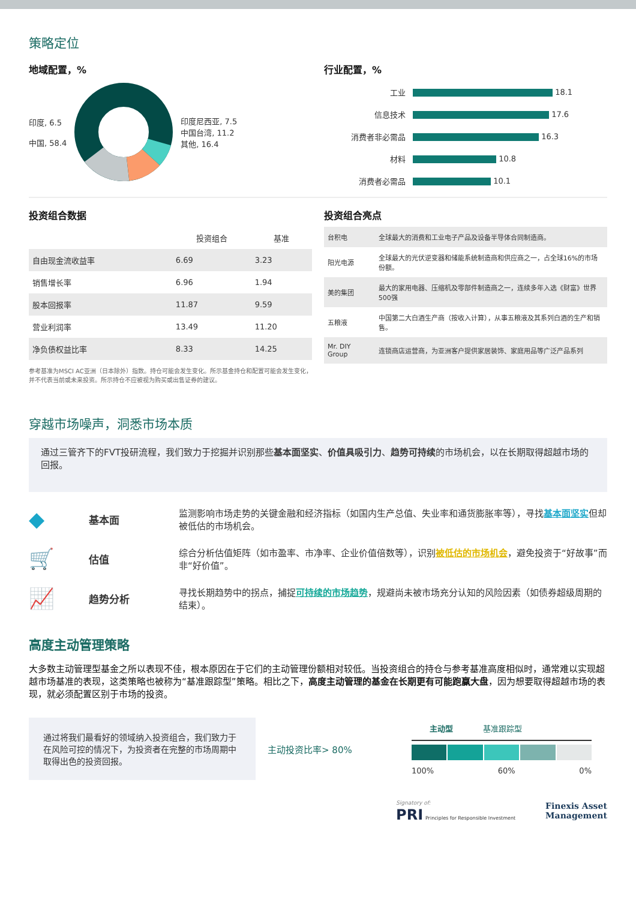策略定位
地域配置，%
印度, 6.5
中国, 58.4
印度尼西亚, 7.5
中国台湾, 11.2
其他, 16.4
行业配置，%
| 工业 | 18.1 |
| 信息技术 | 17.6 |
| 消费者非必需品 | 16.3 |
| 材料 | 10.8 |
| 消费者必需品 | 10.1 |
投资组合数据
| | 投资组合 | 基准 |
| --- | --- | --- |
| 自由现金流收益率 | 6.69 | 3.23 |
| 销售增长率 | 6.96 | 1.94 |
| 股本回报率 | 11.87 | 9.59 |
| 营业利润率 | 13.49 | 11.20 |
| 净负债权益比率 | 8.33 | 14.25 |
参考基准为MSCI AC亚洲（日本除外）指数。持仓可能会发生变化。所示基金持仓和配置可能会发生变化，并不代表当前或未来投资。所示持仓不应被视为购买或出售证券的建议。
投资组合亮点
| 台积电 | 全球最大的消费和工业电子产品及设备半导体合同制造商。 |
| 阳光电源 | 全球最大的光伏逆变器和储能系统制造商和供应商之一，占全球16%的市场份额。 |
| 美的集团 | 最大的家用电器、压缩机及零部件制造商之一，连续多年入选《财富》世界500强 |
| 五粮液 | 中国第二大白酒生产商（按收入计算），从事五粮液及其系列白酒的生产和销售。 |
| Mr. DIY Group | 连锁商店运营商，为亚洲客户提供家居装饰、家庭用品等广泛产品系列 |
穿越市场噪声，洞悉市场本质
通过三管齐下的FVT投研流程，我们致力于挖掘并识别那些基本面坚实、价值具吸引力、趋势可持续的市场机会，以在长期取得超越市场的回报。
◆
基本面
监测影响市场走势的关键金融和经济指标（如国内生产总值、失业率和通货膨胀率等），寻找基本面坚实但却被低估的市场机会。
🛒
估值
综合分析估值矩阵（如市盈率、市净率、企业价值倍数等），识别被低估的市场机会，避免投资于“好故事”而非“好价值”。
📈
趋势分析
寻找长期趋势中的拐点，捕捉可持续的市场趋势，规避尚未被市场充分认知的风险因素（如债券超级周期的结束）。
高度主动管理策略
大多数主动管理型基金之所以表现不佳，根本原因在于它们的主动管理份额相对较低。当投资组合的持仓与参考基准高度相似时，通常难以实现超越市场基准的表现，这类策略也被称为“基准跟踪型”策略。相比之下，高度主动管理的基金在长期更有可能跑赢大盘，因为想要取得超越市场的表现，就必须配置区别于市场的投资。
通过将我们最看好的领域纳入投资组合，我们致力于在风险可控的情况下，为投资者在完整的市场周期中取得出色的投资回报。
主动投资比率> 80%
主动型 基准跟踪型
100% 60% 0%
Signatory of:
PRI Principles for Responsible Investment
Finexis Asset
Management